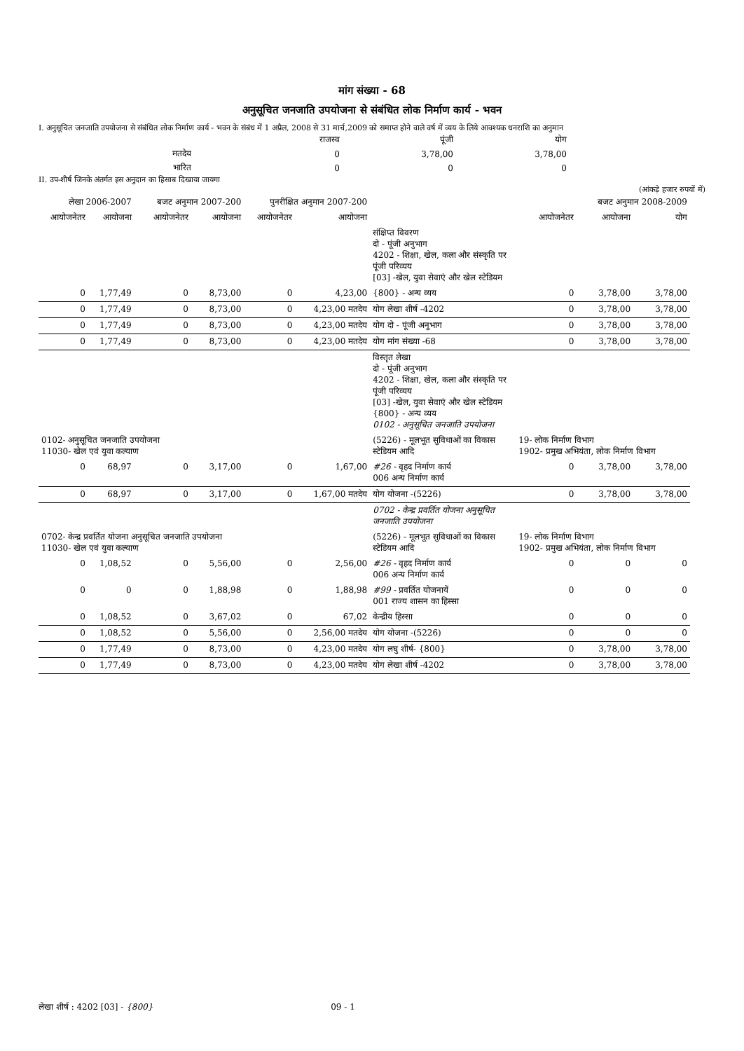मांग संख्या - 68
अनुसूचित जनजाति उपयोजना से संबंधित लोक निर्माण कार्य - भवन
I. अनुसूचित जनजाति उपयोजना से संबंधित लोक निर्माण कार्य - भवन के संबंध में 1 अप्रैल, 2008 से 31 मार्च,2009 को समाप्त होने वाले वर्ष में व्यय के लिये आवश्यक धनराशि का अनुमान
| | राजस्व | पूंजी | योग |
| मतदेय | 0 | 3,78,00 | 3,78,00 |
| भारित | 0 | 0 | 0 |
II. उप-शीर्ष जिनके अंतर्गत इस अनुदान का हिसाब दिखाया जायगा
(आंकड़े हजार रुपयों में)
| लेखा 2006-2007 | | बजट अनुमान 2007-200 | | पुनरीक्षित अनुमान 2007-200 | | | बजट अनुमान 2008-2009 | | |
| --- | --- | --- | --- | --- | --- | --- | --- | --- | --- |
| आयोजनेतर | आयोजना | आयोजनेतर | आयोजना | आयोजनेतर | आयोजना | | आयोजनेतर | आयोजना | योग |
| | | | | | | संक्षिप्त विवरण दो - पूंजी अनुभाग 4202 - शिक्षा, खेल, कला और संस्कृति पर पूंजी परिव्यय [03] -खेल, युवा सेवाएं और खेल स्टेडियम | | | |
| 0 | 1,77,49 | 0 | 8,73,00 | 0 | 4,23,00 | {800} - अन्य व्यय | 0 | 3,78,00 | 3,78,00 |
| 0 | 1,77,49 | 0 | 8,73,00 | 0 | 4,23,00 मतदेय | योग लेखा शीर्ष -4202 | 0 | 3,78,00 | 3,78,00 |
| 0 | 1,77,49 | 0 | 8,73,00 | 0 | 4,23,00 मतदेय | योग दो - पूंजी अनुभाग | 0 | 3,78,00 | 3,78,00 |
| 0 | 1,77,49 | 0 | 8,73,00 | 0 | 4,23,00 मतदेय | योग मांग संख्या -68 | 0 | 3,78,00 | 3,78,00 |
| | | | | | | विस्तृत लेखा दो - पूंजी अनुभाग 4202 - शिक्षा, खेल, कला और संस्कृति पर पूंजी परिव्यय [03] -खेल, युवा सेवाएं और खेल स्टेडियम {800} - अन्य व्यय 0102 - अनुसूचित जनजाति उपयोजना | | | |
| 0102- अनुसूचित जनजाति उपयोजना 11030- खेल एवं युवा कल्याण | | | | | | (5226) - मूलभूत सुविधाओं का विकास स्टेडियम आदि | 19- लोक निर्माण विभाग 1902- प्रमुख अभियंता, लोक निर्माण विभाग | | |
| 0 | 68,97 | 0 | 3,17,00 | 0 | 1,67,00 | #26 - वृहद निर्माण कार्य 006 अन्य निर्माण कार्य | 0 | 3,78,00 | 3,78,00 |
| 0 | 68,97 | 0 | 3,17,00 | 0 | 1,67,00 मतदेय | योग योजना -(5226) | 0 | 3,78,00 | 3,78,00 |
| | | | | | | 0702 - केन्द्र प्रवर्तित योजना अनुसूचित जनजाति उपयोजना | | | |
| 0702- केन्द्र प्रवर्तित योजना अनुसूचित जनजाति उपयोजना 11030- खेल एवं युवा कल्याण | | | | | | (5226) - मूलभूत सुविधाओं का विकास स्टेडियम आदि | 19- लोक निर्माण विभाग 1902- प्रमुख अभियंता, लोक निर्माण विभाग | | |
| 0 | 1,08,52 | 0 | 5,56,00 | 0 | 2,56,00 | #26 - वृहद निर्माण कार्य 006 अन्य निर्माण कार्य | 0 | 0 | 0 |
| 0 | 0 | 0 | 1,88,98 | 0 | 1,88,98 | #99 - प्रवर्तित योजनायें 001 राज्य शासन का हिस्सा | 0 | 0 | 0 |
| 0 | 1,08,52 | 0 | 3,67,02 | 0 | 67,02 | केन्द्रीय हिस्सा | 0 | 0 | 0 |
| 0 | 1,08,52 | 0 | 5,56,00 | 0 | 2,56,00 मतदेय | योग योजना -(5226) | 0 | 0 | 0 |
| 0 | 1,77,49 | 0 | 8,73,00 | 0 | 4,23,00 मतदेय | योग लघु शीर्ष- {800} | 0 | 3,78,00 | 3,78,00 |
| 0 | 1,77,49 | 0 | 8,73,00 | 0 | 4,23,00 मतदेय | योग लेखा शीर्ष -4202 | 0 | 3,78,00 | 3,78,00 |
लेखा शीर्ष : 4202 [03] - {800} 09 - 1